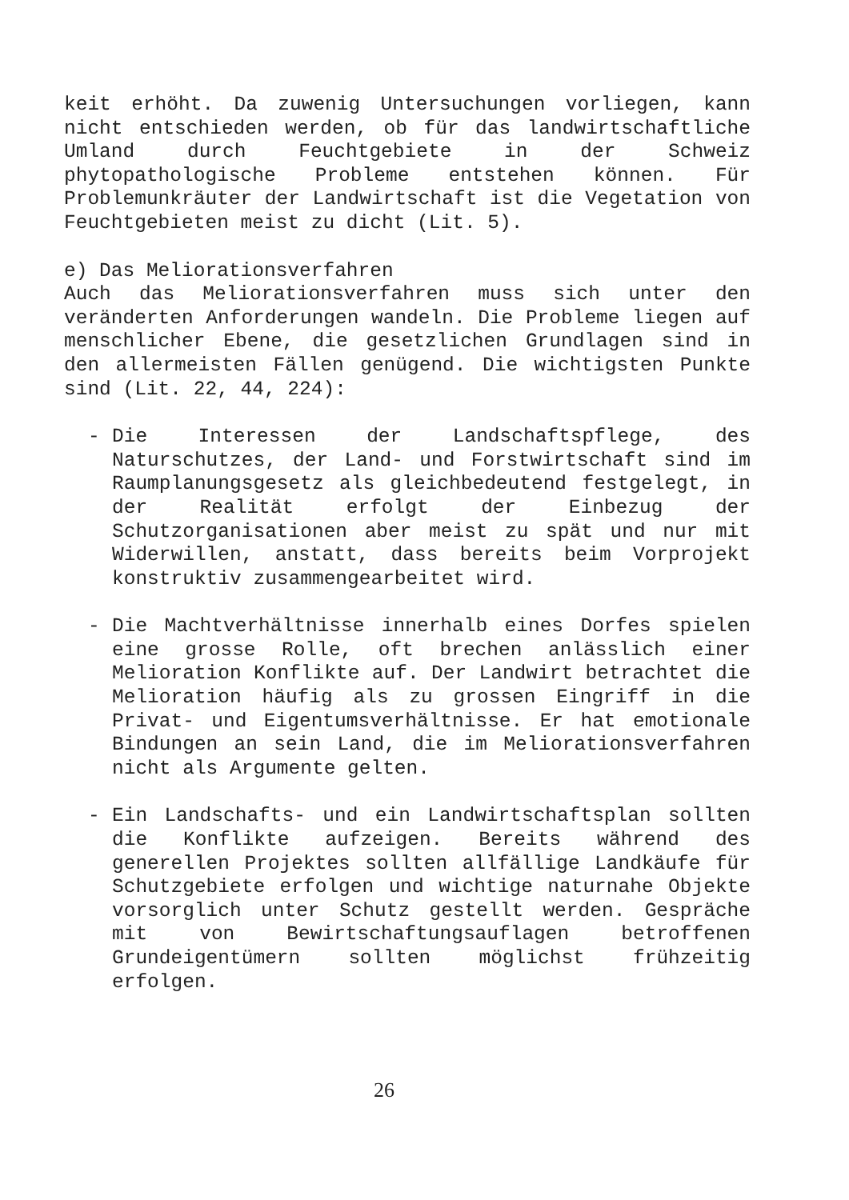keit erhöht. Da zuwenig Untersuchungen vorliegen, kann nicht entschieden werden, ob für das landwirtschaftliche Umland durch Feuchtgebiete in der Schweiz phytopathologische Probleme entstehen können. Für Problemunkräuter der Landwirtschaft ist die Vegetation von Feuchtgebieten meist zu dicht (Lit. 5).
e) Das Meliorationsverfahren
Auch das Meliorationsverfahren muss sich unter den veränderten Anforderungen wandeln. Die Probleme liegen auf menschlicher Ebene, die gesetzlichen Grundlagen sind in den allermeisten Fällen genügend. Die wichtigsten Punkte sind (Lit. 22, 44, 224):
- Die Interessen der Landschaftspflege, des Naturschutzes, der Land- und Forstwirtschaft sind im Raumplanungsgesetz als gleichbedeutend festgelegt, in der Realität erfolgt der Einbezug der Schutzorganisationen aber meist zu spät und nur mit Widerwillen, anstatt, dass bereits beim Vorprojekt konstruktiv zusammengearbeitet wird.
- Die Machtverhältnisse innerhalb eines Dorfes spielen eine grosse Rolle, oft brechen anlässlich einer Melioration Konflikte auf. Der Landwirt betrachtet die Melioration häufig als zu grossen Eingriff in die Privat- und Eigentumsverhältnisse. Er hat emotionale Bindungen an sein Land, die im Meliorationsverfahren nicht als Argumente gelten.
- Ein Landschafts- und ein Landwirtschaftsplan sollten die Konflikte aufzeigen. Bereits während des generellen Projektes sollten allfällige Landkäufe für Schutzgebiete erfolgen und wichtige naturnahe Objekte vorsorglich unter Schutz gestellt werden. Gespräche mit von Bewirtschaftungsauflagen betroffenen Grundeigentümern sollten möglichst frühzeitig erfolgen.
26